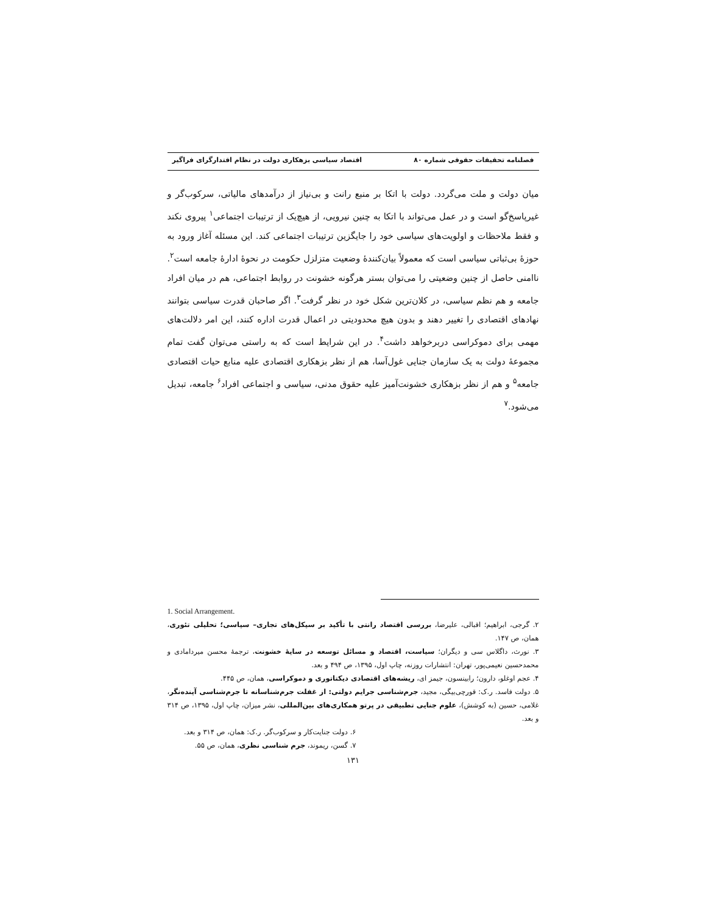فصلنامه تحقیقات حقوقی شماره ۸۰ اقتصاد سیاسی بزهکاری دولت در نظام اقتدارگرای فراگیر
میان دولت و ملت می‌گردد. دولت با اتکا بر منبع رانت و بی‌نیاز از درآمدهای مالیاتی، سرکوب‌گر و غیرپاسخ‌گو است و در عمل می‌تواند با اتکا به چنین نیرویی، از هیچ‌یک از ترتیبات اجتماعی<sup>۱</sup> پیروی نکند و فقط ملاحظات و اولویت‌های سیاسی خود را جایگزین ترتیبات اجتماعی کند. این مسئله آغاز ورود به حوزهٔ بی‌ثباتی سیاسی است که معمولاً بیان‌کنندهٔ وضعیت متزلزل حکومت در نحوهٔ ادارهٔ جامعه است<sup>۲</sup>. ناامنی حاصل از چنین وضعیتی را می‌توان بستر هرگونه خشونت در روابط اجتماعی، هم در میان افراد جامعه و هم نظم سیاسی، در کلان‌ترین شکل خود در نظر گرفت<sup>۳</sup>. اگر صاحبان قدرت سیاسی بتوانند نهادهای اقتصادی را تغییر دهند و بدون هیچ محدودیتی در اعمال قدرت اداره کنند، این امر دلالت‌های مهمی برای دموکراسی دربرخواهد داشت<sup>۴</sup>. در این شرایط است که به راستی می‌توان گفت تمام مجموعهٔ دولت به یک سازمان جنایی غول‌آسا، هم از نظر بزهکاری اقتصادی علیه منابع حیات اقتصادی جامعه<sup>۵</sup> و هم از نظر بزهکاری خشونت‌آمیز علیه حقوق مدنی، سیاسی و اجتماعی افراد<sup>۶</sup> جامعه، تبدیل می‌شود.<sup>۷</sup>
1. Social Arrangement.
۲. گرجی، ابراهیم؛ اقبالی، علیرضا، بررسی اقتصاد رانتی با تأکید بر سیکل‌های تجاری– سیاسی؛ تحلیلی تئوری، همان، ص ۱۴۷.
۳. نورث، داگلاس سی و دیگران؛ سیاست، اقتصاد و مسائل توسعه در سایهٔ خشونت، ترجمهٔ محسن میردامادی و محمدحسین نعیمی‌پور، تهران: انتشارات روزنه، چاپ اول، ۱۳۹۵، ص ۴۹۴ و بعد.
۴. عجم اوغلو، دارون؛ رابینسون، جیمز ای، ریشه‌های اقتصادی دیکتاتوری و دموکراسی، همان، ص ۴۴۵.
۵. دولت فاسد. ر.ک: قورچی‌بیگی، مجید، جرم‌شناسی جرایم دولتی: از غفلت جرم‌شناسانه تا جرم‌شناسی آینده‌نگر، غلامی، حسین (به کوشش)، علوم جنایی تطبیقی در پرتو همکاری‌های بین‌المللی، نشر میزان، چاپ اول، ۱۳۹۵، ص ۳۱۴ و بعد.
۶. دولت جنایت‌کار و سرکوب‌گر. ر.ک: همان، ص ۳۱۴ و بعد.
۷. گسن، ریموند، جرم شناسی نظری، همان، ص ۵۵.
۱۳۱